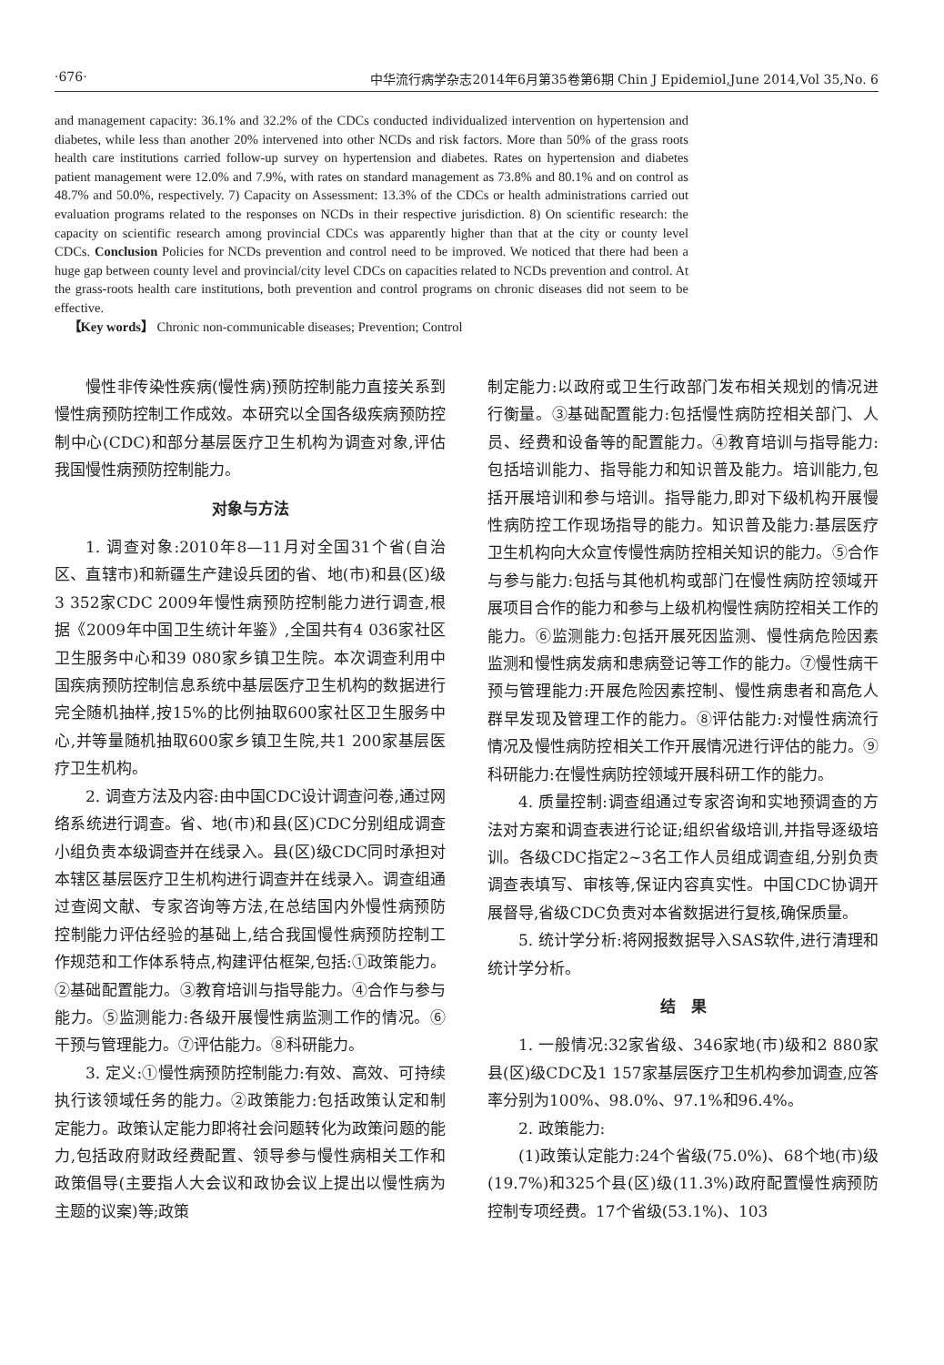·676· 中华流行病学杂志2014年6月第35卷第6期 Chin J Epidemiol,June 2014,Vol 35,No. 6
and management capacity: 36.1% and 32.2% of the CDCs conducted individualized intervention on hypertension and diabetes, while less than another 20% intervened into other NCDs and risk factors. More than 50% of the grass roots health care institutions carried follow-up survey on hypertension and diabetes. Rates on hypertension and diabetes patient management were 12.0% and 7.9%, with rates on standard management as 73.8% and 80.1% and on control as 48.7% and 50.0%, respectively. 7) Capacity on Assessment: 13.3% of the CDCs or health administrations carried out evaluation programs related to the responses on NCDs in their respective jurisdiction. 8) On scientific research: the capacity on scientific research among provincial CDCs was apparently higher than that at the city or county level CDCs. Conclusion Policies for NCDs prevention and control need to be improved. We noticed that there had been a huge gap between county level and provincial/city level CDCs on capacities related to NCDs prevention and control. At the grass-roots health care institutions, both prevention and control programs on chronic diseases did not seem to be effective.
【Key words】 Chronic non-communicable diseases; Prevention; Control
慢性非传染性疾病(慢性病)预防控制能力直接关系到慢性病预防控制工作成效。本研究以全国各级疾病预防控制中心(CDC)和部分基层医疗卫生机构为调查对象,评估我国慢性病预防控制能力。
对象与方法
1. 调查对象:2010年8—11月对全国31个省(自治区、直辖市)和新疆生产建设兵团的省、地(市)和县(区)级3 352家CDC 2009年慢性病预防控制能力进行调查,根据《2009年中国卫生统计年鉴》,全国共有4 036家社区卫生服务中心和39 080家乡镇卫生院。本次调查利用中国疾病预防控制信息系统中基层医疗卫生机构的数据进行完全随机抽样,按15%的比例抽取600家社区卫生服务中心,并等量随机抽取600家乡镇卫生院,共1 200家基层医疗卫生机构。
2. 调查方法及内容:由中国CDC设计调查问卷,通过网络系统进行调查。省、地(市)和县(区)CDC分别组成调查小组负责本级调查并在线录入。县(区)级CDC同时承担对本辖区基层医疗卫生机构进行调查并在线录入。调查组通过查阅文献、专家咨询等方法,在总结国内外慢性病预防控制能力评估经验的基础上,结合我国慢性病预防控制工作规范和工作体系特点,构建评估框架,包括:①政策能力。②基础配置能力。③教育培训与指导能力。④合作与参与能力。⑤监测能力:各级开展慢性病监测工作的情况。⑥干预与管理能力。⑦评估能力。⑧科研能力。
3. 定义:①慢性病预防控制能力:有效、高效、可持续执行该领域任务的能力。②政策能力:包括政策认定和制定能力。政策认定能力即将社会问题转化为政策问题的能力,包括政府财政经费配置、领导参与慢性病相关工作和政策倡导(主要指人大会议和政协会议上提出以慢性病为主题的议案)等;政策
制定能力:以政府或卫生行政部门发布相关规划的情况进行衡量。③基础配置能力:包括慢性病防控相关部门、人员、经费和设备等的配置能力。④教育培训与指导能力:包括培训能力、指导能力和知识普及能力。培训能力,包括开展培训和参与培训。指导能力,即对下级机构开展慢性病防控工作现场指导的能力。知识普及能力:基层医疗卫生机构向大众宣传慢性病防控相关知识的能力。⑤合作与参与能力:包括与其他机构或部门在慢性病防控领域开展项目合作的能力和参与上级机构慢性病防控相关工作的能力。⑥监测能力:包括开展死因监测、慢性病危险因素监测和慢性病发病和患病登记等工作的能力。⑦慢性病干预与管理能力:开展危险因素控制、慢性病患者和高危人群早发现及管理工作的能力。⑧评估能力:对慢性病流行情况及慢性病防控相关工作开展情况进行评估的能力。⑨科研能力:在慢性病防控领域开展科研工作的能力。
4. 质量控制:调查组通过专家咨询和实地预调查的方法对方案和调查表进行论证;组织省级培训,并指导逐级培训。各级CDC指定2~3名工作人员组成调查组,分别负责调查表填写、审核等,保证内容真实性。中国CDC协调开展督导,省级CDC负责对本省数据进行复核,确保质量。
5. 统计学分析:将网报数据导入SAS软件,进行清理和统计学分析。
结　果
1. 一般情况:32家省级、346家地(市)级和2 880家县(区)级CDC及1 157家基层医疗卫生机构参加调查,应答率分别为100%、98.0%、97.1%和96.4%。
2. 政策能力:
(1)政策认定能力:24个省级(75.0%)、68个地(市)级(19.7%)和325个县(区)级(11.3%)政府配置慢性病预防控制专项经费。17个省级(53.1%)、103